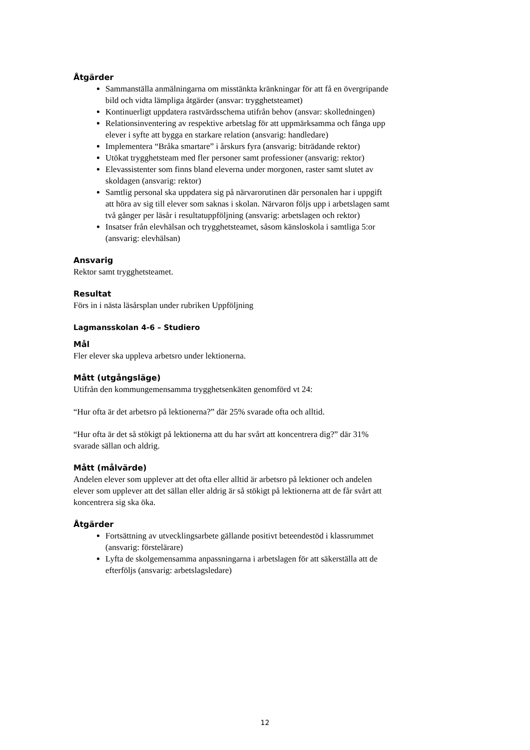Åtgärder
Sammanställa anmälningarna om misstänkta kränkningar för att få en övergripande bild och vidta lämpliga åtgärder (ansvar: trygghetsteamet)
Kontinuerligt uppdatera rastvärdsschema utifrån behov (ansvar: skolledningen)
Relationsinventering av respektive arbetslag för att uppmärksamma och fånga upp elever i syfte att bygga en starkare relation (ansvarig: handledare)
Implementera “Bråka smartare” i årskurs fyra (ansvarig: biträdande rektor)
Utökat trygghetsteam med fler personer samt professioner (ansvarig: rektor)
Elevassistenter som finns bland eleverna under morgonen, raster samt slutet av skoldagen (ansvarig: rektor)
Samtlig personal ska uppdatera sig på närvarorutinen där personalen har i uppgift att höra av sig till elever som saknas i skolan. Närvaron följs upp i arbetslagen samt två gånger per läsår i resultatuppföljning (ansvarig: arbetslagen och rektor)
Insatser från elevhälsan och trygghetsteamet, såsom känsloskola i samtliga 5:or (ansvarig: elevhälsan)
Ansvarig
Rektor samt trygghetsteamet.
Resultat
Förs in i nästa läsårsplan under rubriken Uppföljning
Lagmansskolan 4-6 – Studiero
Mål
Fler elever ska uppleva arbetsro under lektionerna.
Mått (utgångsläge)
Utifrån den kommungemensamma trygghetsenkäten genomförd vt 24:
“Hur ofta är det arbetsro på lektionerna?” där 25% svarade ofta och alltid.
“Hur ofta är det så stökigt på lektionerna att du har svårt att koncentrera dig?” där 31% svarade sällan och aldrig.
Mått (målvärde)
Andelen elever som upplever att det ofta eller alltid är arbetsro på lektioner och andelen elever som upplever att det sällan eller aldrig är så stökigt på lektionerna att de får svårt att koncentrera sig ska öka.
Åtgärder
Fortsättning av utvecklingsarbete gällande positivt beteendestöd i klassrummet (ansvarig: förstelärare)
Lyfta de skolgemensamma anpassningarna i arbetslagen för att säkerställa att de efterföljs (ansvarig: arbetslagsledare)
12